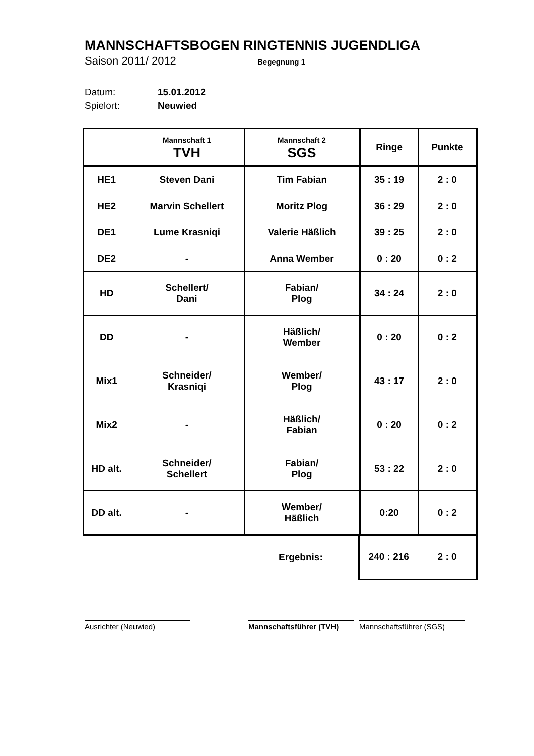MANNSCHAFTSBOGEN RINGTENNIS JUGENDLIGA
Saison 2011/ 2012 Begegnung 1
Datum: 15.01.2012
Spielort: Neuwied
| | Mannschaft 1 TVH | Mannschaft 2 SGS | Ringe | Punkte |
| HE1 | Steven Dani | Tim Fabian | 35 : 19 | 2 : 0 |
| HE2 | Marvin Schellert | Moritz Plog | 36 : 29 | 2 : 0 |
| DE1 | Lume Krasniqi | Valerie Häßlich | 39 : 25 | 2 : 0 |
| DE2 | - | Anna Wember | 0 : 20 | 0 : 2 |
| HD | Schellert/ Dani | Fabian/ Plog | 34 : 24 | 2 : 0 |
| DD | - | Häßlich/ Wember | 0 : 20 | 0 : 2 |
| Mix1 | Schneider/ Krasniqi | Wember/ Plog | 43 : 17 | 2 : 0 |
| Mix2 | - | Häßlich/ Fabian | 0 : 20 | 0 : 2 |
| HD alt. | Schneider/ Schellert | Fabian/ Plog | 53 : 22 | 2 : 0 |
| DD alt. | - | Wember/ Häßlich | 0:20 | 0 : 2 |
| | | Ergebnis: | 240 : 216 | 2 : 0 |
Ausrichter (Neuwied) Mannschaftsführer (TVH) Mannschaftsführer (SGS)